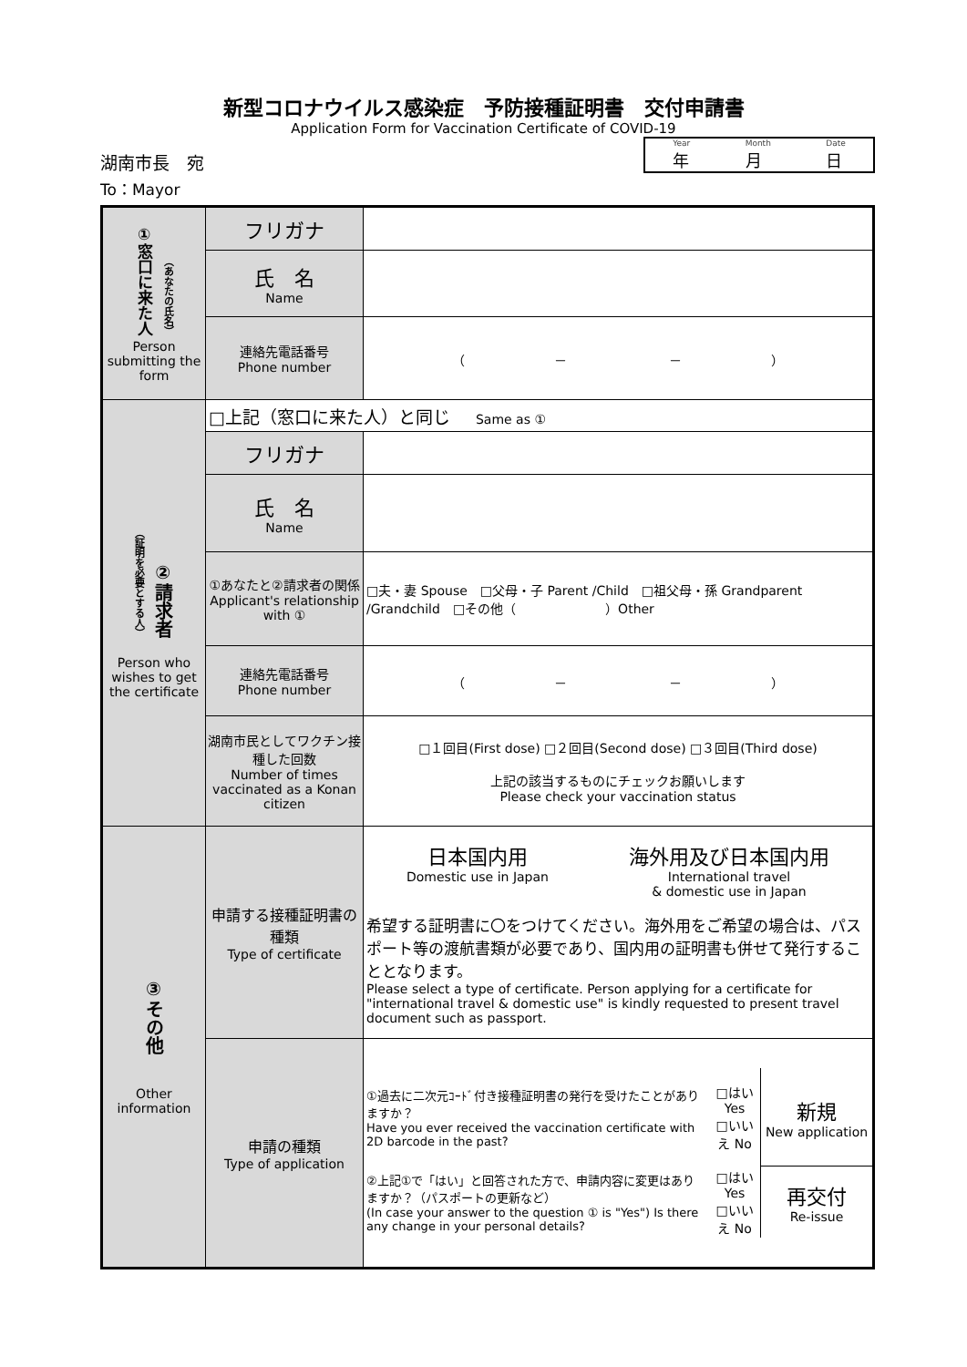新型コロナウイルス感染症　予防接種証明書　交付申請書
Application Form for Vaccination Certificate of COVID-19
湖南市長　宛
To：Mayor
Year
年 Month
月 Date
日
| ①窓口に来た人 （あなたの氏名） Person submitting the form | フリガナ | |
| | 氏 名 Name | |
| | 連絡先電話番号 Phone number | （ － － ） |
| （証明を必要とする人） ②請求者 Person who wishes to get the certificate | □上記（窓口に来た人）と同じ Same as ① | |
| | フリガナ | |
| | 氏 名 Name | |
| | ①あなたと②請求者の関係 Applicant's relationship with ① | □夫・妻 Spouse □父母・子 Parent /Child □祖父母・孫 Grandparent /Grandchild □その他（ ）Other |
| | 連絡先電話番号 Phone number | （ － － ） |
| | 湖南市民としてワクチン接種した回数 Number of times vaccinated as a Konan citizen | □１回目(First dose) □２回目(Second dose) □３回目(Third dose) 上記の該当するものにチェックお願いします Please check your vaccination status |
| ③その他 Other information | 申請する接種証明書の種類 Type of certificate | 日本国内用 Domestic use in Japan 海外用及び日本国内用 International travel & domestic use in Japan 希望する証明書に〇をつけてください。海外用をご希望の場合は、パスポート等の渡航書類が必要であり、国内用の証明書も併せて発行することとなります。 Please select a type of certificate. Person applying for a certificate for "international travel & domestic use" is kindly requested to present travel document such as passport. |
| | 申請の種類 Type of application | / ①過去に二次元ｺｰﾄﾞ付き接種証明書の発行を受けたことがありますか？ Have you ever received the vaccination certificate with 2D barcode in the past? / □はい Yes □いいえ No / 新規 New application / / ②上記①で「はい」と回答された方で、申請内容に変更はありますか？（パスポートの更新など） (In case your answer to the question ① is "Yes") Is there any change in your personal details? / □はい Yes □いいえ No / 再交付 Re-issue / |